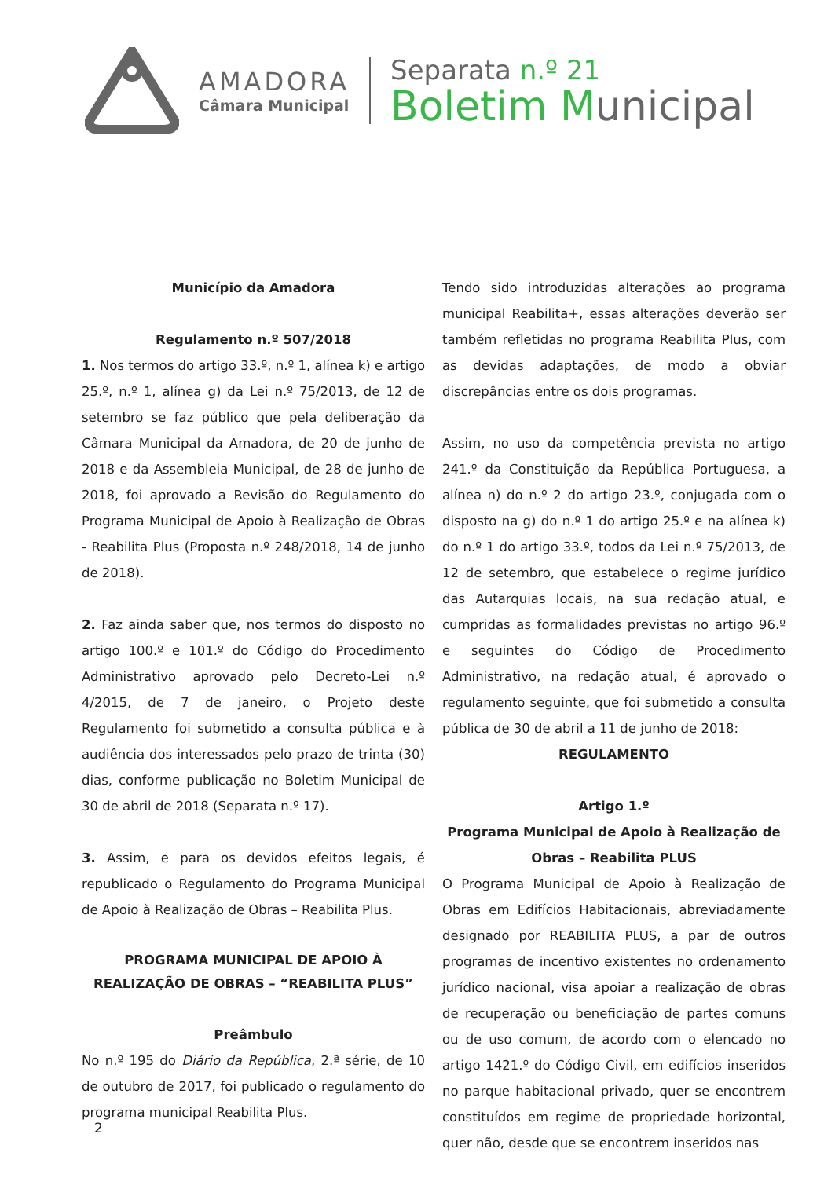AMADORA
Câmara Municipal
Separata n.º 21
Boletim Municipal
Município da Amadora
Regulamento n.º 507/2018
1. Nos termos do artigo 33.º, n.º 1, alínea k) e artigo 25.º, n.º 1, alínea g) da Lei n.º 75/2013, de 12 de setembro se faz público que pela deliberação da Câmara Municipal da Amadora, de 20 de junho de 2018 e da Assembleia Municipal, de 28 de junho de 2018, foi aprovado a Revisão do Regulamento do Programa Municipal de Apoio à Realização de Obras - Reabilita Plus (Proposta n.º 248/2018, 14 de junho de 2018).
2. Faz ainda saber que, nos termos do disposto no artigo 100.º e 101.º do Código do Procedimento Administrativo aprovado pelo Decreto-Lei n.º 4/2015, de 7 de janeiro, o Projeto deste Regulamento foi submetido a consulta pública e à audiência dos interessados pelo prazo de trinta (30) dias, conforme publicação no Boletim Municipal de 30 de abril de 2018 (Separata n.º 17).
3. Assim, e para os devidos efeitos legais, é republicado o Regulamento do Programa Municipal de Apoio à Realização de Obras – Reabilita Plus.
PROGRAMA MUNICIPAL DE APOIO À REALIZAÇÃO DE OBRAS – “REABILITA PLUS”
Preâmbulo
No n.º 195 do Diário da República, 2.ª série, de 10 de outubro de 2017, foi publicado o regulamento do programa municipal Reabilita Plus.
Tendo sido introduzidas alterações ao programa municipal Reabilita+, essas alterações deverão ser também refletidas no programa Reabilita Plus, com as devidas adaptações, de modo a obviar discrepâncias entre os dois programas.
Assim, no uso da competência prevista no artigo 241.º da Constituição da República Portuguesa, a alínea n) do n.º 2 do artigo 23.º, conjugada com o disposto na g) do n.º 1 do artigo 25.º e na alínea k) do n.º 1 do artigo 33.º, todos da Lei n.º 75/2013, de 12 de setembro, que estabelece o regime jurídico das Autarquias locais, na sua redação atual, e cumpridas as formalidades previstas no artigo 96.º e seguintes do Código de Procedimento Administrativo, na redação atual, é aprovado o regulamento seguinte, que foi submetido a consulta pública de 30 de abril a 11 de junho de 2018:
REGULAMENTO
Artigo 1.º
Programa Municipal de Apoio à Realização de Obras – Reabilita PLUS
O Programa Municipal de Apoio à Realização de Obras em Edifícios Habitacionais, abreviadamente designado por REABILITA PLUS, a par de outros programas de incentivo existentes no ordenamento jurídico nacional, visa apoiar a realização de obras de recuperação ou beneficiação de partes comuns ou de uso comum, de acordo com o elencado no artigo 1421.º do Código Civil, em edifícios inseridos no parque habitacional privado, quer se encontrem constituídos em regime de propriedade horizontal, quer não, desde que se encontrem inseridos nas
2